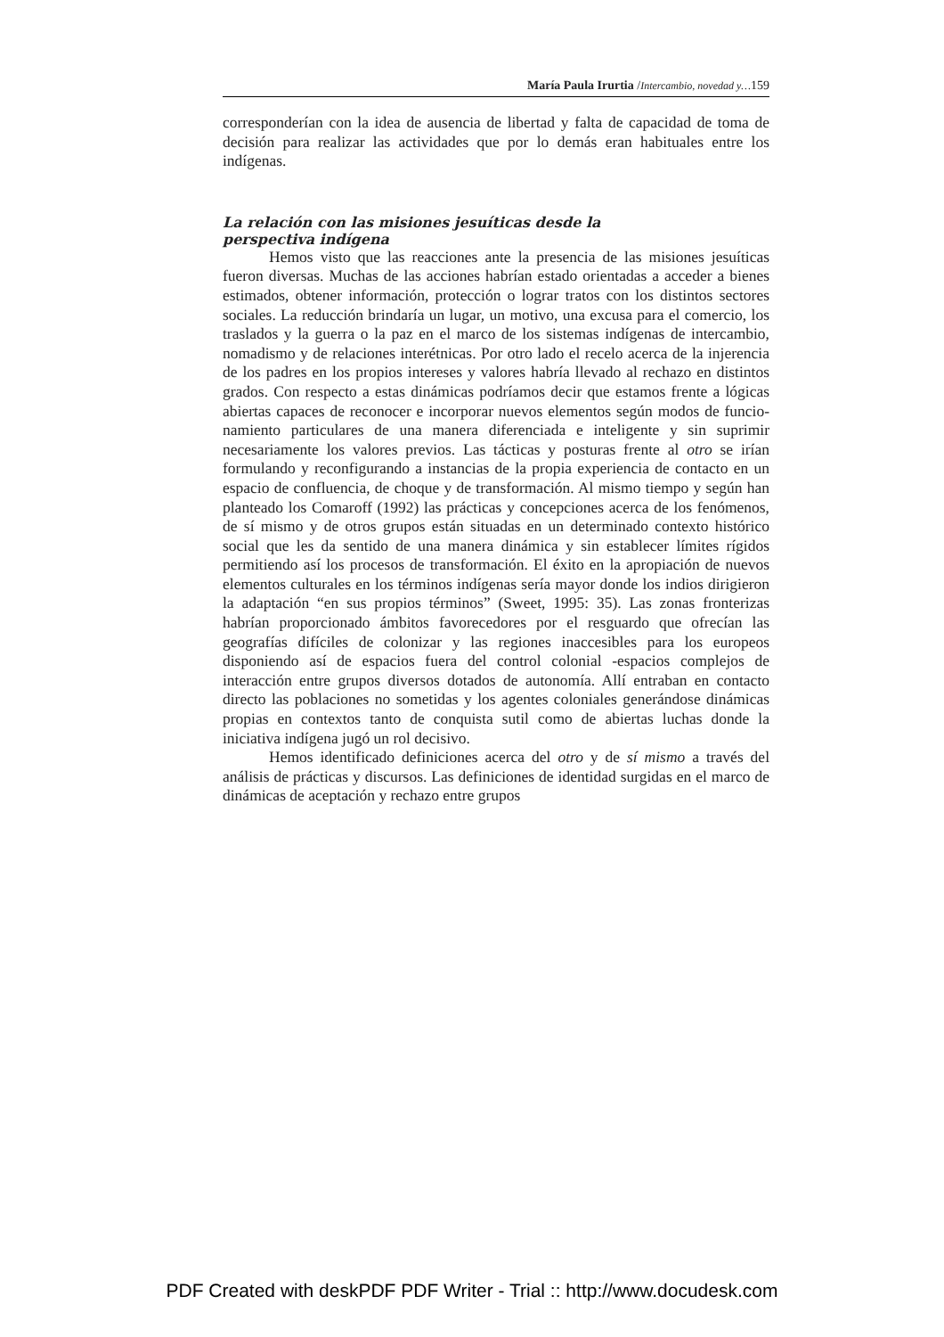María Paula Irurtia /Intercambio, novedad y…159
corresponderían con la idea de ausencia de libertad y falta de capacidad de toma de decisión para realizar las actividades que por lo demás eran habituales entre los indígenas.
La relación con las misiones jesuíticas desde la perspectiva indígena
Hemos visto que las reacciones ante la presencia de las misiones jesuíticas fueron diversas. Muchas de las acciones habrían estado orientadas a acceder a bienes estimados, obtener información, protección o lograr tratos con los distintos sectores sociales. La reducción brindaría un lugar, un motivo, una excusa para el comercio, los traslados y la guerra o la paz en el marco de los sistemas indígenas de intercambio, nomadismo y de relaciones interétnicas. Por otro lado el recelo acerca de la injerencia de los padres en los propios intereses y valores habría llevado al rechazo en distintos grados. Con respecto a estas dinámicas podríamos decir que estamos frente a lógicas abiertas capaces de reconocer e incorporar nuevos elementos según modos de funcio-namiento particulares de una manera diferenciada e inteligente y sin suprimir necesariamente los valores previos. Las tácticas y posturas frente al otro se irían formulando y reconfigurando a instancias de la propia experiencia de contacto en un espacio de confluencia, de choque y de transformación. Al mismo tiempo y según han planteado los Comaroff (1992) las prácticas y concepciones acerca de los fenómenos, de sí mismo y de otros grupos están situadas en un determinado contexto histórico social que les da sentido de una manera dinámica y sin establecer límites rígidos permitiendo así los procesos de transformación. El éxito en la apropiación de nuevos elementos culturales en los términos indígenas sería mayor donde los indios dirigieron la adaptación “en sus propios términos” (Sweet, 1995: 35). Las zonas fronterizas habrían proporcionado ámbitos favorecedores por el resguardo que ofrecían las geografías difíciles de colonizar y las regiones inaccesibles para los europeos disponiendo así de espacios fuera del control colonial -espacios complejos de interacción entre grupos diversos dotados de autonomía. Allí entraban en contacto directo las poblaciones no sometidas y los agentes coloniales generándose dinámicas propias en contextos tanto de conquista sutil como de abiertas luchas donde la iniciativa indígena jugó un rol decisivo.
Hemos identificado definiciones acerca del otro y de sí mismo a través del análisis de prácticas y discursos. Las definiciones de identidad surgidas en el marco de dinámicas de aceptación y rechazo entre grupos
PDF Created with deskPDF PDF Writer - Trial :: http://www.docudesk.com